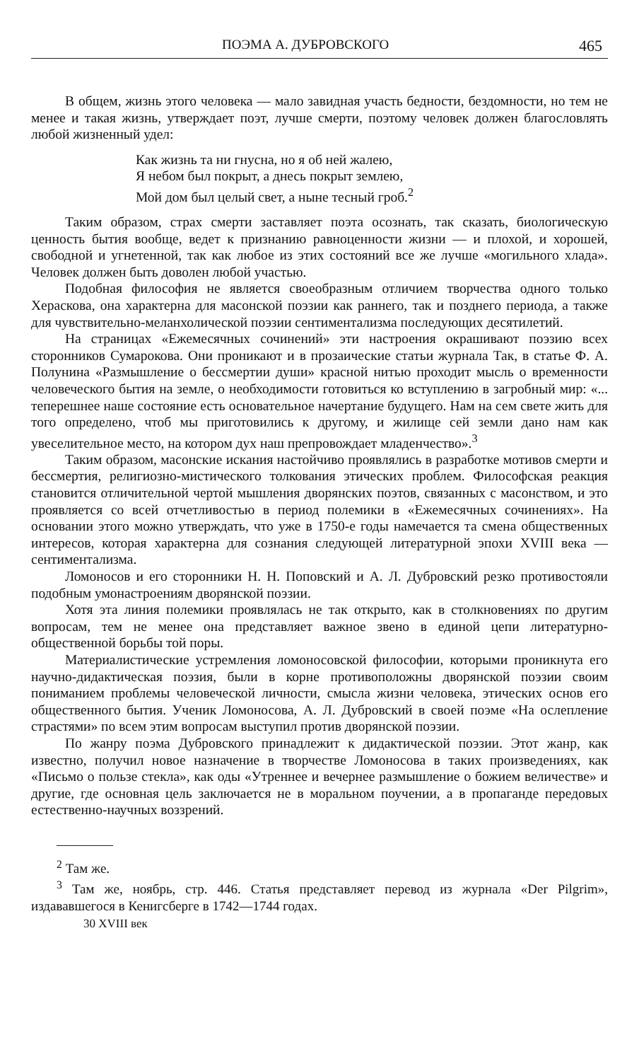ПОЭМА А. ДУБРОВСКОГО 465
В общем, жизнь этого человека — мало завидная участь бедности, бездомности, но тем не менее и такая жизнь, утверждает поэт, лучше смерти, поэтому человек должен благословлять любой жизненный удел:
Как жизнь та ни гнусна, но я об ней жалею,
Я небом был покрыт, а днесь покрыт землею,
Мой дом был целый свет, а ныне тесный гроб.<sup>2</sup>
Таким образом, страх смерти заставляет поэта осознать, так сказать, биологическую ценность бытия вообще, ведет к признанию равноценности жизни — и плохой, и хорошей, свободной и угнетенной, так как любое из этих состояний все же лучше «могильного хлада». Человек должен быть доволен любой участью.
Подобная философия не является своеобразным отличием творчества одного только Хераскова, она характерна для масонской поэзии как раннего, так и позднего периода, а также для чувствительно-меланхолической поэзии сентиментализма последующих десятилетий.
На страницах «Ежемесячных сочинений» эти настроения окрашивают поэзию всех сторонников Сумарокова. Они проникают и в прозаические статьи журнала Так, в статье Ф. А. Полунина «Размышление о бессмертии души» красной нитью проходит мысль о временности человеческого бытия на земле, о необходимости готовиться ко вступлению в загробный мир: «... теперешнее наше состояние есть основательное начертание будущего. Нам на сем свете жить для того определено, чтоб мы приготовились к другому, и жилище сей земли дано нам как увеселительное место, на котором дух наш препровождает младенчество».<sup>3</sup>
Таким образом, масонские искания настойчиво проявлялись в разработке мотивов смерти и бессмертия, религиозно-мистического толкования этических проблем. Философская реакция становится отличительной чертой мышления дворянских поэтов, связанных с масонством, и это проявляется со всей отчетливостью в период полемики в «Ежемесячных сочинениях». На основании этого можно утверждать, что уже в 1750-е годы намечается та смена общественных интересов, которая характерна для сознания следующей литературной эпохи XVIII века — сентиментализма.
Ломоносов и его сторонники Н. Н. Поповский и А. Л. Дубровский резко противостояли подобным умонастроениям дворянской поэзии.
Хотя эта линия полемики проявлялась не так открыто, как в столкновениях по другим вопросам, тем не менее она представляет важное звено в единой цепи литературно-общественной борьбы той поры.
Материалистические устремления ломоносовской философии, которыми проникнута его научно-дидактическая поэзия, были в корне противоположны дворянской поэзии своим пониманием проблемы человеческой личности, смысла жизни человека, этических основ его общественного бытия. Ученик Ломоносова, А. Л. Дубровский в своей поэме «На ослепление страстями» по всем этим вопросам выступил против дворянской поэзии.
По жанру поэма Дубровского принадлежит к дидактической поэзии. Этот жанр, как известно, получил новое назначение в творчестве Ломоносова в таких произведениях, как «Письмо о пользе стекла», как оды «Утреннее и вечернее размышление о божием величестве» и другие, где основная цель заключается не в моральном поучении, а в пропаганде передовых естественно-научных воззрений.
<sup>2</sup> Там же.
<sup>3</sup> Там же, ноябрь, стр. 446. Статья представляет перевод из журнала «Der Pilgrim», издававшегося в Кенигсберге в 1742—1744 годах.
30 XVIII век